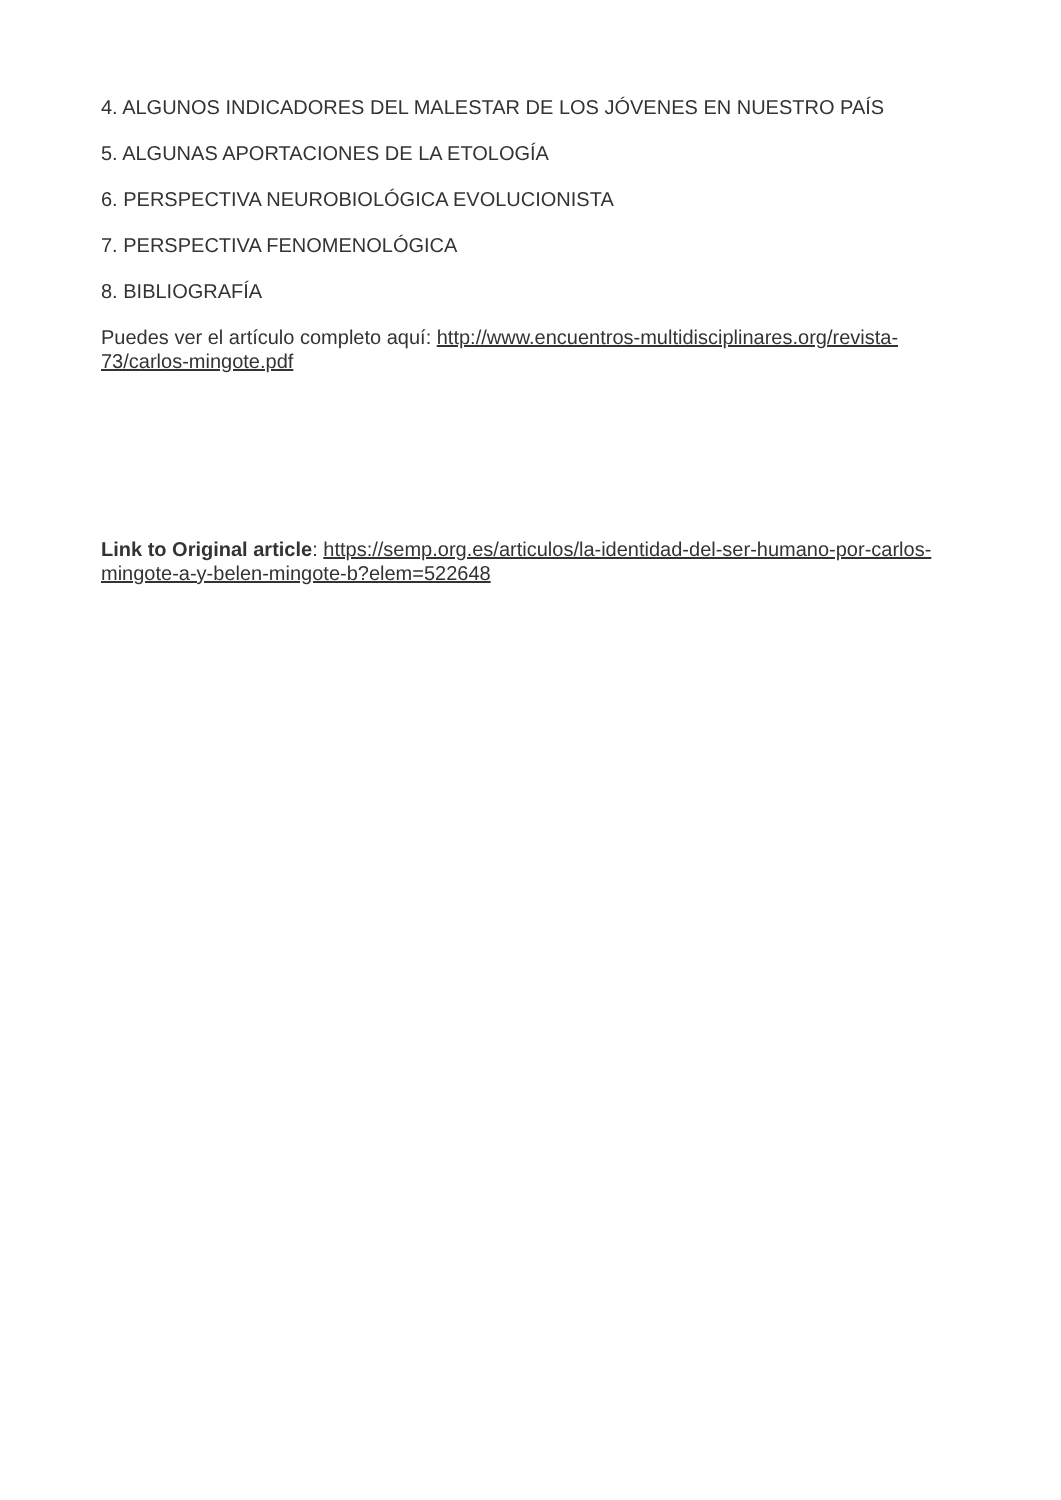4. ALGUNOS INDICADORES DEL MALESTAR DE LOS JÓVENES EN NUESTRO PAÍS
5. ALGUNAS APORTACIONES DE LA ETOLOGÍA
6. PERSPECTIVA NEUROBIOLÓGICA EVOLUCIONISTA
7. PERSPECTIVA FENOMENOLÓGICA
8. BIBLIOGRAFÍA
Puedes ver el artículo completo aquí: http://www.encuentros-multidisciplinares.org/revista-73/carlos-mingote.pdf
Link to Original article: https://semp.org.es/articulos/la-identidad-del-ser-humano-por-carlos-mingote-a-y-belen-mingote-b?elem=522648